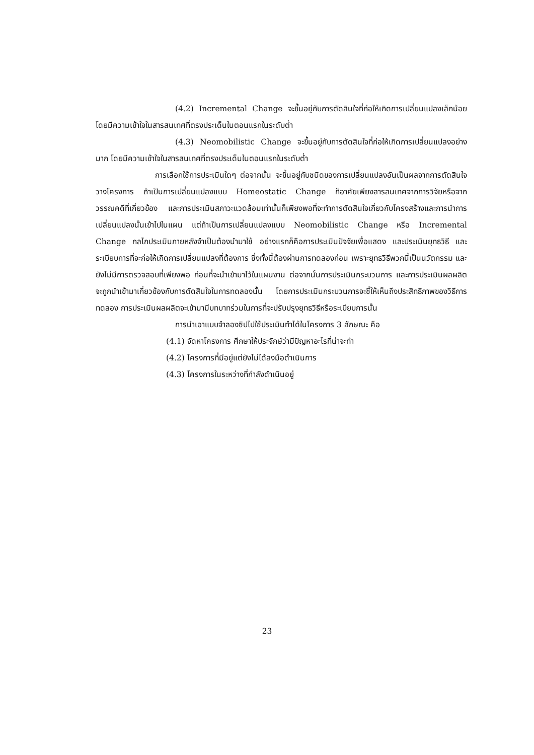(4.2) Incremental Change จะขึ้นอยู่กับการตัดสินใจที่ก่อให้เกิดการเปลี่ยนแปลงเล็กน้อย โดยมีความเข้าใจในสารสนเทศที่ตรงประเด็นในตอนแรกในระดับต่ำ
(4.3) Neomobilistic Change จะขึ้นอยู่กับการตัดสินใจที่ก่อให้เกิดการเปลี่ยนแปลงอย่างมาก โดยมีความเข้าใจในสารสนเทศที่ตรงประเด็นในตอนแรกในระดับต่ำ
การเลือกใช้การประเมินใดๆ ต่อจากนั้น จะขึ้นอยู่กับชนิดของการเปลี่ยนแปลงอันเป็นผลจากการตัดสินใจวางโครงการ ถ้าเป็นการเปลี่ยนแปลงแบบ Homeostatic Change ก็อาศัยเพียงสารสนเทศจากการวิจัยหรือจากวรรณคดีที่เกี่ยวข้อง และการประเมินสภาวะแวดล้อมเท่านั้นก็เพียงพอที่จะทำการตัดสินใจเกี่ยวกับโครงสร้างและการนำการเปลี่ยนแปลงนั้นเข้าไปในแผน แต่ถ้าเป็นการเปลี่ยนแปลงแบบ Neomobilistic Change หรือ Incremental Change กลไกประเมินภายหลังจำเป็นต้องนำมาใช้ อย่างแรกก็คือการประเมินปัจจัยเพื่อแสดง และประเมินยุทธวิธี และระเบียบการที่จะก่อให้เกิดการเปลี่ยนแปลงที่ต้องการ ซึ่งทั้งนี้ต้องผ่านการทดลองก่อน เพราะยุทธวิธีพวกนี้เป็นนวัตกรรม และยังไม่มีการตรวจสอบที่เพียงพอ ก่อนที่จะนำเข้ามาไว้ในแผนงาน ต่อจากนั้นการประเมินกระบวนการ และการประเมินผลผลิตจะถูกนำเข้ามาเกี่ยวข้องกับการตัดสินใจในการทดลองนั้น โดยการประเมินกระบวนการจะชี้ให้เห็นถึงประสิทธิภาพของวิธีการทดลอง การประเมินผลผลิตจะเข้ามามีบทบาทร่วมในการที่จะปรับปรุงยุทธวิธีหรือระเบียบการนั้น
การนำเอาแบบจำลองซิปไปใช้ประเมินทำได้ในโครงการ 3 ลักษณะ คือ
(4.1) จัดหาโครงการ ศึกษาให้ประจักษ์ว่ามีปัญหาอะไรที่น่าจะทำ
(4.2) โครงการที่มีอยู่แต่ยังไม่ได้ลงมือดำเนินการ
(4.3) โครงการในระหว่างที่กำลังดำเนินอยู่
23